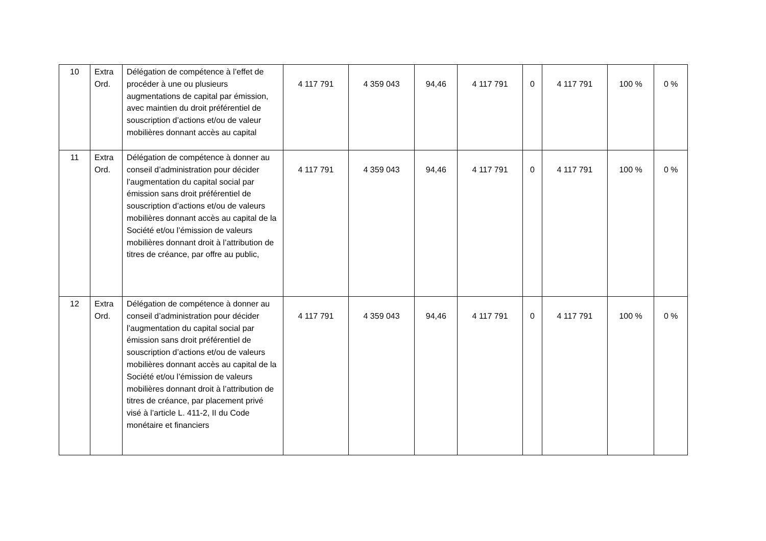| 10 | Extra Ord. | Délégation de compétence à l’effet de procéder à une ou plusieurs augmentations de capital par émission, avec maintien du droit préférentiel de souscription d’actions et/ou de valeur mobilières donnant accès au capital | 4 117 791 | 4 359 043 | 94,46 | 4 117 791 | 0 | 4 117 791 | 100 % | 0 % |
| 11 | Extra Ord. | Délégation de compétence à donner au conseil d’administration pour décider l’augmentation du capital social par émission sans droit préférentiel de souscription d’actions et/ou de valeurs mobilières donnant accès au capital de la Société et/ou l’émission de valeurs mobilières donnant droit à l’attribution de titres de créance, par offre au public, | 4 117 791 | 4 359 043 | 94,46 | 4 117 791 | 0 | 4 117 791 | 100 % | 0 % |
| 12 | Extra Ord. | Délégation de compétence à donner au conseil d’administration pour décider l’augmentation du capital social par émission sans droit préférentiel de souscription d’actions et/ou de valeurs mobilières donnant accès au capital de la Société et/ou l’émission de valeurs mobilières donnant droit à l’attribution de titres de créance, par placement privé visé à l’article L. 411-2, II du Code monétaire et financiers | 4 117 791 | 4 359 043 | 94,46 | 4 117 791 | 0 | 4 117 791 | 100 % | 0 % |